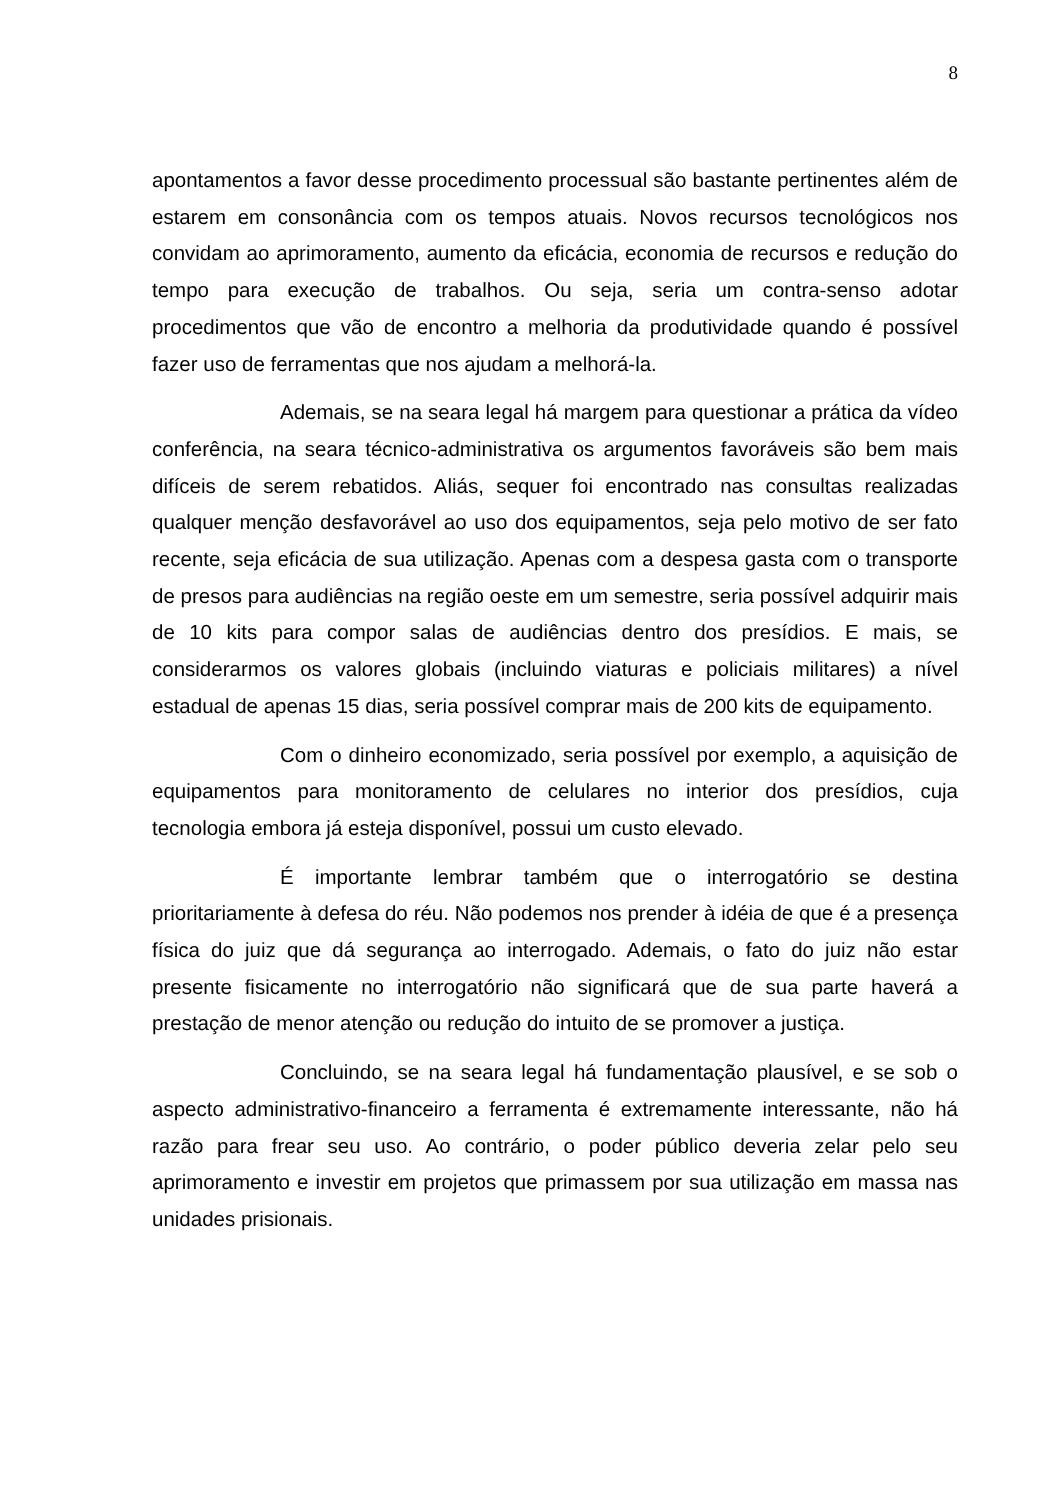8
apontamentos a favor desse procedimento processual são bastante pertinentes além de estarem em consonância com os tempos atuais. Novos recursos tecnológicos nos convidam ao aprimoramento, aumento da eficácia, economia de recursos e redução do tempo para execução de trabalhos. Ou seja, seria um contra-senso adotar procedimentos que vão de encontro a melhoria da produtividade quando é possível fazer uso de ferramentas que nos ajudam a melhorá-la.
Ademais, se na seara legal há margem para questionar a prática da vídeo conferência, na seara técnico-administrativa os argumentos favoráveis são bem mais difíceis de serem rebatidos. Aliás, sequer foi encontrado nas consultas realizadas qualquer menção desfavorável ao uso dos equipamentos, seja pelo motivo de ser fato recente, seja eficácia de sua utilização. Apenas com a despesa gasta com o transporte de presos para audiências na região oeste em um semestre, seria possível adquirir mais de 10 kits para compor salas de audiências dentro dos presídios. E mais, se considerarmos os valores globais (incluindo viaturas e policiais militares) a nível estadual de apenas 15 dias, seria possível comprar mais de 200 kits de equipamento.
Com o dinheiro economizado, seria possível por exemplo, a aquisição de equipamentos para monitoramento de celulares no interior dos presídios, cuja tecnologia embora já esteja disponível, possui um custo elevado.
É importante lembrar também que o interrogatório se destina prioritariamente à defesa do réu. Não podemos nos prender à idéia de que é a presença física do juiz que dá segurança ao interrogado. Ademais, o fato do juiz não estar presente fisicamente no interrogatório não significará que de sua parte haverá a prestação de menor atenção ou redução do intuito de se promover a justiça.
Concluindo, se na seara legal há fundamentação plausível, e se sob o aspecto administrativo-financeiro a ferramenta é extremamente interessante, não há razão para frear seu uso. Ao contrário, o poder público deveria zelar pelo seu aprimoramento e investir em projetos que primassem por sua utilização em massa nas unidades prisionais.